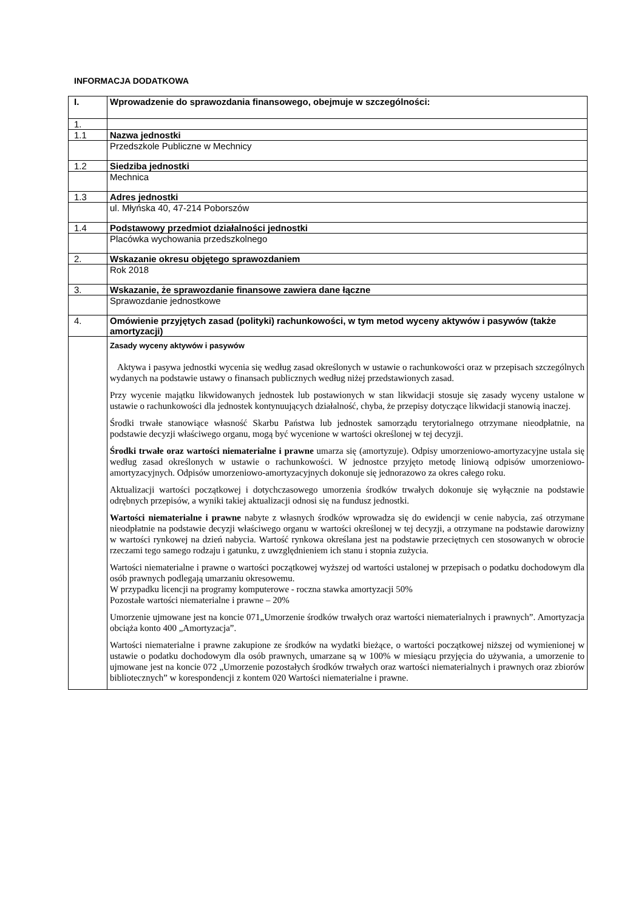INFORMACJA DODATKOWA
| I. | Wprowadzenie do sprawozdania finansowego, obejmuje w szczególności: |
| 1. | |
| 1.1 | Nazwa jednostki |
| | Przedszkole Publiczne w Mechnicy |
| 1.2 | Siedziba jednostki |
| | Mechnica |
| 1.3 | Adres jednostki |
| | ul. Młyńska 40, 47-214 Poborszów |
| 1.4 | Podstawowy przedmiot działalności jednostki |
| | Placówka wychowania przedszkolnego |
| 2. | Wskazanie okresu objętego sprawozdaniem |
| | Rok 2018 |
| 3. | Wskazanie, że sprawozdanie finansowe zawiera dane łączne |
| | Sprawozdanie jednostkowe |
| 4. | Omówienie przyjętych zasad (polityki) rachunkowości, w tym metod wyceny aktywów i pasywów (także amortyzacji) |
| | Zasady wyceny aktywów i pasywów Aktywa i pasywa jednostki wycenia się według zasad określonych w ustawie o rachunkowości oraz w przepisach szczególnych wydanych na podstawie ustawy o finansach publicznych według niżej przedstawionych zasad. Przy wycenie majątku likwidowanych jednostek lub postawionych w stan likwidacji stosuje się zasady wyceny ustalone w ustawie o rachunkowości dla jednostek kontynuujących działalność, chyba, że przepisy dotyczące likwidacji stanowią inaczej. Środki trwałe stanowiące własność Skarbu Państwa lub jednostek samorządu terytorialnego otrzymane nieodpłatnie, na podstawie decyzji właściwego organu, mogą być wycenione w wartości określonej w tej decyzji. Środki trwałe oraz wartości niematerialne i prawne umarza się (amortyzuje). Odpisy umorzeniowo-amortyzacyjne ustala się według zasad określonych w ustawie o rachunkowości. W jednostce przyjęto metodę liniową odpisów umorzeniowo-amortyzacyjnych. Odpisów umorzeniowo-amortyzacyjnych dokonuje się jednorazowo za okres całego roku. Aktualizacji wartości początkowej i dotychczasowego umorzenia środków trwałych dokonuje się wyłącznie na podstawie odrębnych przepisów, a wyniki takiej aktualizacji odnosi się na fundusz jednostki. Wartości niematerialne i prawne nabyte z własnych środków wprowadza się do ewidencji w cenie nabycia, zaś otrzymane nieodpłatnie na podstawie decyzji właściwego organu w wartości określonej w tej decyzji, a otrzymane na podstawie darowizny w wartości rynkowej na dzień nabycia. Wartość rynkowa określana jest na podstawie przeciętnych cen stosowanych w obrocie rzeczami tego samego rodzaju i gatunku, z uwzględnieniem ich stanu i stopnia zużycia. Wartości niematerialne i prawne o wartości początkowej wyższej od wartości ustalonej w przepisach o podatku dochodowym dla osób prawnych podlegają umarzaniu okresowemu. W przypadku licencji na programy komputerowe - roczna stawka amortyzacji 50% Pozostałe wartości niematerialne i prawne – 20% Umorzenie ujmowane jest na koncie 071„Umorzenie środków trwałych oraz wartości niematerialnych i prawnych”. Amortyzacja obciąża konto 400 „Amortyzacja”. Wartości niematerialne i prawne zakupione ze środków na wydatki bieżące, o wartości początkowej niższej od wymienionej w ustawie o podatku dochodowym dla osób prawnych, umarzane są w 100% w miesiącu przyjęcia do używania, a umorzenie to ujmowane jest na koncie 072 „Umorzenie pozostałych środków trwałych oraz wartości niematerialnych i prawnych oraz zbiorów bibliotecznych” w korespondencji z kontem 020 Wartości niematerialne i prawne. |